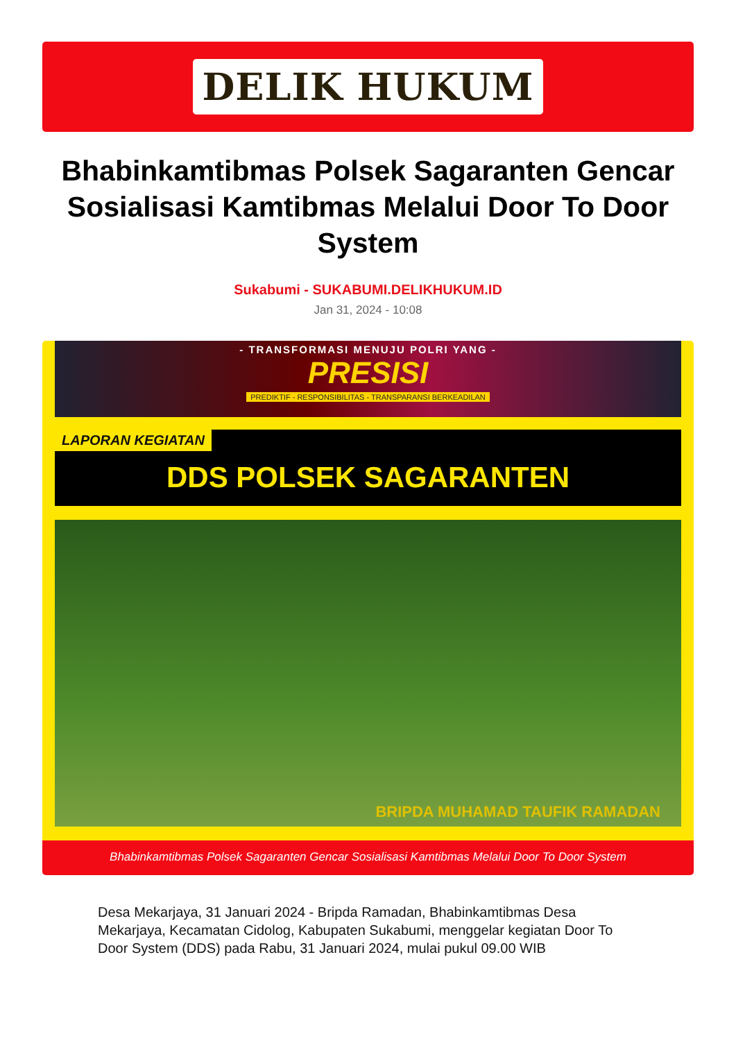DELIK HUKUM
Bhabinkamtibmas Polsek Sagaranten Gencar Sosialisasi Kamtibmas Melalui Door To Door System
Sukabumi - SUKABUMI.DELIKHUKUM.ID
Jan 31, 2024 - 10:08
- TRANSFORMASI MENUJU POLRI YANG -
PRESISI
PREDIKTIF - RESPONSIBILITAS - TRANSPARANSI BERKEADILAN
LAPORAN KEGIATAN
DDS POLSEK SAGARANTEN
BRIPDA MUHAMAD TAUFIK RAMADAN
Bhabinkamtibmas Polsek Sagaranten Gencar Sosialisasi Kamtibmas Melalui Door To Door System
Desa Mekarjaya, 31 Januari 2024 - Bripda Ramadan, Bhabinkamtibmas Desa Mekarjaya, Kecamatan Cidolog, Kabupaten Sukabumi, menggelar kegiatan Door To Door System (DDS) pada Rabu, 31 Januari 2024, mulai pukul 09.00 WIB